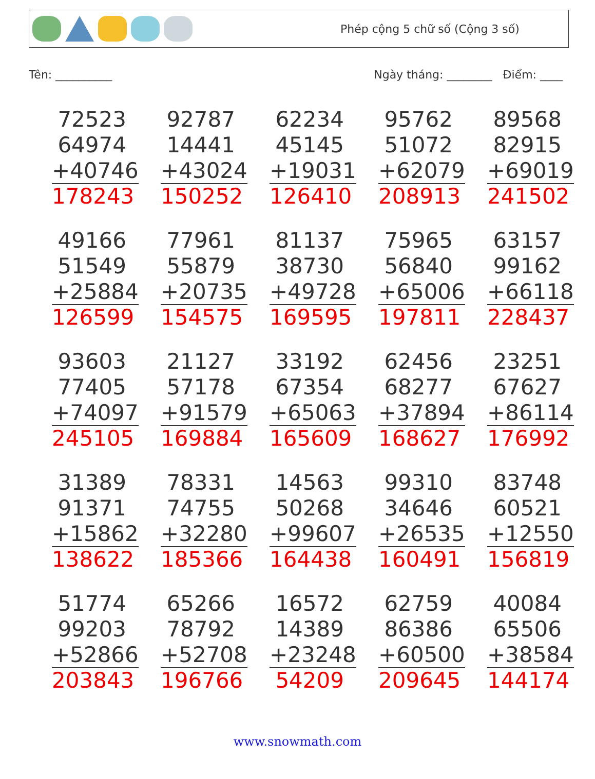Phép cộng 5 chữ số (Cộng 3 số)
Tên: __________ Ngày tháng: ________ Điểm: ____
| 72523 64974 +40746 178243 | 92787 14441 +43024 150252 | 62234 45145 +19031 126410 | 95762 51072 +62079 208913 | 89568 82915 +69019 241502 |
| 49166 51549 +25884 126599 | 77961 55879 +20735 154575 | 81137 38730 +49728 169595 | 75965 56840 +65006 197811 | 63157 99162 +66118 228437 |
| 93603 77405 +74097 245105 | 21127 57178 +91579 169884 | 33192 67354 +65063 165609 | 62456 68277 +37894 168627 | 23251 67627 +86114 176992 |
| 31389 91371 +15862 138622 | 78331 74755 +32280 185366 | 14563 50268 +99607 164438 | 99310 34646 +26535 160491 | 83748 60521 +12550 156819 |
| 51774 99203 +52866 203843 | 65266 78792 +52708 196766 | 16572 14389 +23248 54209 | 62759 86386 +60500 209645 | 40084 65506 +38584 144174 |
www.snowmath.com